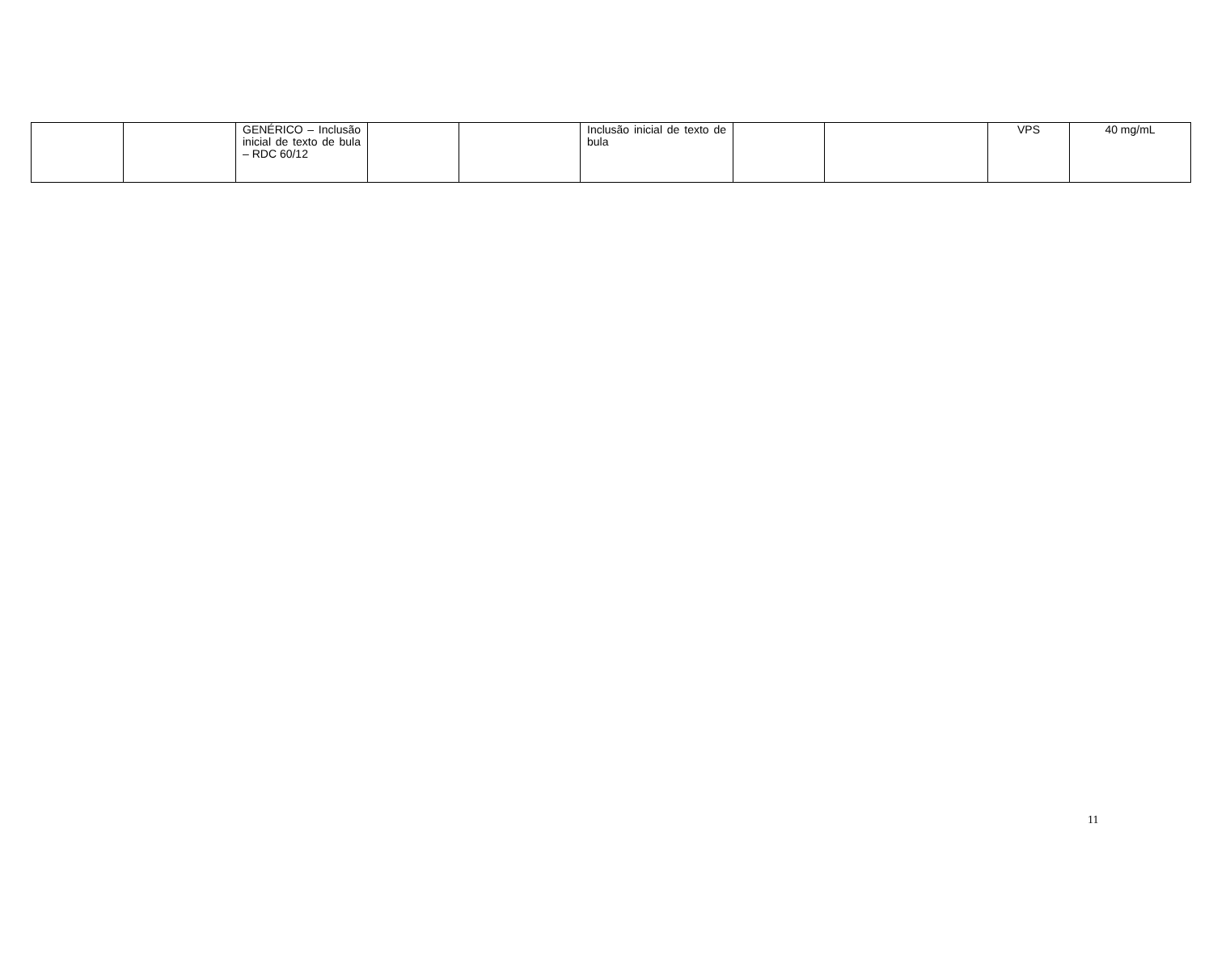| | | GENÉRICO – Inclusão inicial de texto de bula – RDC 60/12 | | | Inclusão inicial de texto de bula | | | VPS | 40 mg/mL |
11